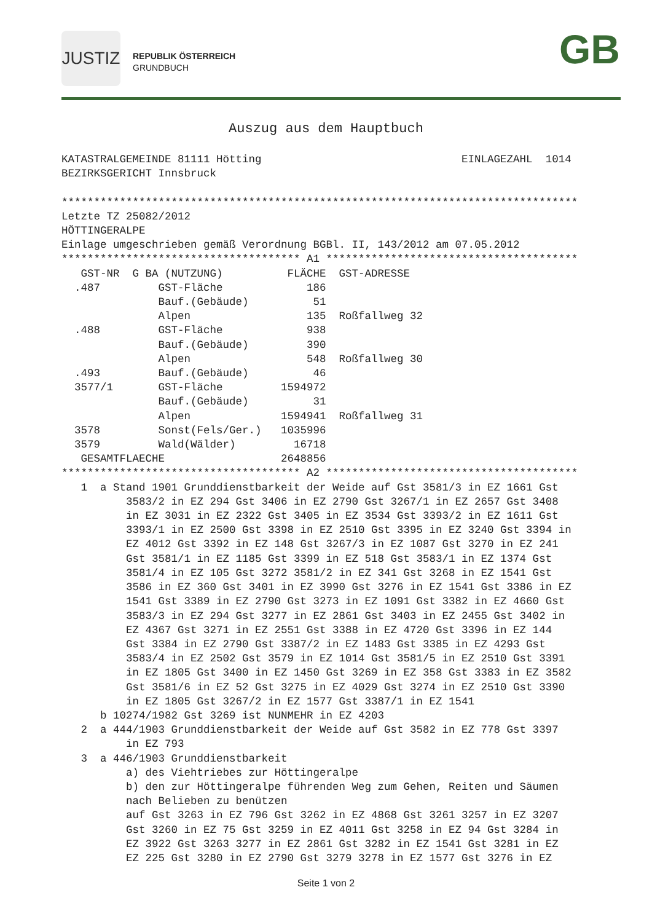JUSTIZ
REPUBLIK ÖSTERREICH
GRUNDBUCH
GB
Auszug aus dem Hauptbuch
KATASTRALGEMEINDE 81111 Hötting                               EINLAGEZAHL  1014
BEZIRKSGERICHT Innsbruck

********************************************************************************
Letzte TZ 25082/2012
HÖTTINGERALPE
Einlage umgeschrieben gemäß Verordnung BGBl. II, 143/2012 am 07.05.2012
************************************* A1 ***************************************
| GST-NR G | BA (NUTZUNG) | FLÄCHE | GST-ADRESSE |
| --- | --- | --- | --- |
| .487 | GST-Fläche | 186 | |
| | Bauf.(Gebäude) | 51 | |
| | Alpen | 135 | Roßfallweg 32 |
| .488 | GST-Fläche | 938 | |
| | Bauf.(Gebäude) | 390 | |
| | Alpen | 548 | Roßfallweg 30 |
| .493 | Bauf.(Gebäude) | 46 | |
| 3577/1 | GST-Fläche | 1594972 | |
| | Bauf.(Gebäude) | 31 | |
| | Alpen | 1594941 | Roßfallweg 31 |
| 3578 | Sonst(Fels/Ger.) | 1035996 | |
| 3579 | Wald(Wälder) | 16718 | |
| GESAMTFLAECHE | | 2648856 | |
************************************* A2 ***************************************
   1  a Stand 1901 Grunddienstbarkeit der Weide auf Gst 3581/3 in EZ 1661 Gst
          3583/2 in EZ 294 Gst 3406 in EZ 2790 Gst 3267/1 in EZ 2657 Gst 3408
          in EZ 3031 in EZ 2322 Gst 3405 in EZ 3534 Gst 3393/2 in EZ 1611 Gst
          3393/1 in EZ 2500 Gst 3398 in EZ 2510 Gst 3395 in EZ 3240 Gst 3394 in
          EZ 4012 Gst 3392 in EZ 148 Gst 3267/3 in EZ 1087 Gst 3270 in EZ 241
          Gst 3581/1 in EZ 1185 Gst 3399 in EZ 518 Gst 3583/1 in EZ 1374 Gst
          3581/4 in EZ 105 Gst 3272 3581/2 in EZ 341 Gst 3268 in EZ 1541 Gst
          3586 in EZ 360 Gst 3401 in EZ 3990 Gst 3276 in EZ 1541 Gst 3386 in EZ
          1541 Gst 3389 in EZ 2790 Gst 3273 in EZ 1091 Gst 3382 in EZ 4660 Gst
          3583/3 in EZ 294 Gst 3277 in EZ 2861 Gst 3403 in EZ 2455 Gst 3402 in
          EZ 4367 Gst 3271 in EZ 2551 Gst 3388 in EZ 4720 Gst 3396 in EZ 144
          Gst 3384 in EZ 2790 Gst 3387/2 in EZ 1483 Gst 3385 in EZ 4293 Gst
          3583/4 in EZ 2502 Gst 3579 in EZ 1014 Gst 3581/5 in EZ 2510 Gst 3391
          in EZ 1805 Gst 3400 in EZ 1450 Gst 3269 in EZ 358 Gst 3383 in EZ 3582
          Gst 3581/6 in EZ 52 Gst 3275 in EZ 4029 Gst 3274 in EZ 2510 Gst 3390
          in EZ 1805 Gst 3267/2 in EZ 1577 Gst 3387/1 in EZ 1541
      b 10274/1982 Gst 3269 ist NUNMEHR in EZ 4203
   2  a 444/1903 Grunddienstbarkeit der Weide auf Gst 3582 in EZ 778 Gst 3397
          in EZ 793
   3  a 446/1903 Grunddienstbarkeit
          a) des Viehtriebes zur Höttingeralpe
          b) den zur Höttingeralpe führenden Weg zum Gehen, Reiten und Säumen
          nach Belieben zu benützen
          auf Gst 3263 in EZ 796 Gst 3262 in EZ 4868 Gst 3261 3257 in EZ 3207
          Gst 3260 in EZ 75 Gst 3259 in EZ 4011 Gst 3258 in EZ 94 Gst 3284 in
          EZ 3922 Gst 3263 3277 in EZ 2861 Gst 3282 in EZ 1541 Gst 3281 in EZ
          EZ 225 Gst 3280 in EZ 2790 Gst 3279 3278 in EZ 1577 Gst 3276 in EZ
Seite 1 von 2